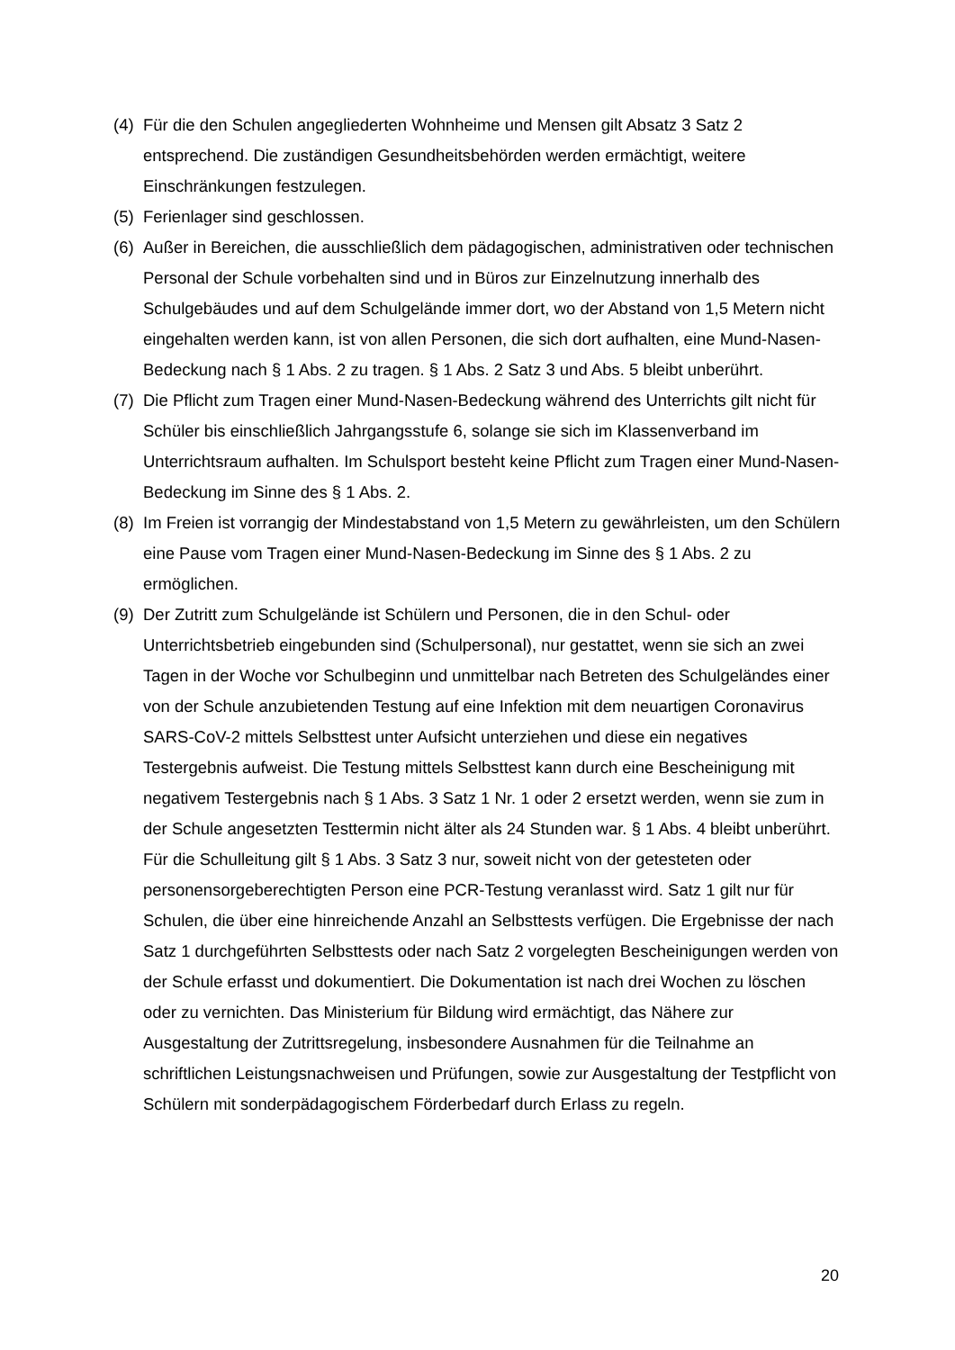(4)
Für die den Schulen angegliederten Wohnheime und Mensen gilt Absatz 3 Satz 2 entsprechend. Die zuständigen Gesundheitsbehörden werden ermächtigt, weitere Einschränkungen festzulegen.
(5)
Ferienlager sind geschlossen.
(6)
Außer in Bereichen, die ausschließlich dem pädagogischen, administrativen oder technischen Personal der Schule vorbehalten sind und in Büros zur Einzelnutzung innerhalb des Schulgebäudes und auf dem Schulgelände immer dort, wo der Abstand von 1,5 Metern nicht eingehalten werden kann, ist von allen Personen, die sich dort aufhalten, eine Mund-Nasen-Bedeckung nach § 1 Abs. 2 zu tragen. § 1 Abs. 2 Satz 3 und Abs. 5 bleibt unberührt.
(7)
Die Pflicht zum Tragen einer Mund-Nasen-Bedeckung während des Unterrichts gilt nicht für Schüler bis einschließlich Jahrgangsstufe 6, solange sie sich im Klassenverband im Unterrichtsraum aufhalten. Im Schulsport besteht keine Pflicht zum Tragen einer Mund-Nasen-Bedeckung im Sinne des § 1 Abs. 2.
(8)
Im Freien ist vorrangig der Mindestabstand von 1,5 Metern zu gewährleisten, um den Schülern eine Pause vom Tragen einer Mund-Nasen-Bedeckung im Sinne des § 1 Abs. 2 zu ermöglichen.
(9)
Der Zutritt zum Schulgelände ist Schülern und Personen, die in den Schul- oder Unterrichtsbetrieb eingebunden sind (Schulpersonal), nur gestattet, wenn sie sich an zwei Tagen in der Woche vor Schulbeginn und unmittelbar nach Betreten des Schulgeländes einer von der Schule anzubietenden Testung auf eine Infektion mit dem neuartigen Coronavirus SARS-CoV-2 mittels Selbsttest unter Aufsicht unterziehen und diese ein negatives Testergebnis aufweist. Die Testung mittels Selbsttest kann durch eine Bescheinigung mit negativem Testergebnis nach § 1 Abs. 3 Satz 1 Nr. 1 oder 2 ersetzt werden, wenn sie zum in der Schule angesetzten Testtermin nicht älter als 24 Stunden war. § 1 Abs. 4 bleibt unberührt. Für die Schulleitung gilt § 1 Abs. 3 Satz 3 nur, soweit nicht von der getesteten oder personensorgeberechtigten Person eine PCR-Testung veranlasst wird. Satz 1 gilt nur für Schulen, die über eine hinreichende Anzahl an Selbsttests verfügen. Die Ergebnisse der nach Satz 1 durchgeführten Selbsttests oder nach Satz 2 vorgelegten Bescheinigungen werden von der Schule erfasst und dokumentiert. Die Dokumentation ist nach drei Wochen zu löschen oder zu vernichten. Das Ministerium für Bildung wird ermächtigt, das Nähere zur Ausgestaltung der Zutrittsregelung, insbesondere Ausnahmen für die Teilnahme an schriftlichen Leistungsnachweisen und Prüfungen, sowie zur Ausgestaltung der Testpflicht von Schülern mit sonderpädagogischem Förderbedarf durch Erlass zu regeln.
20